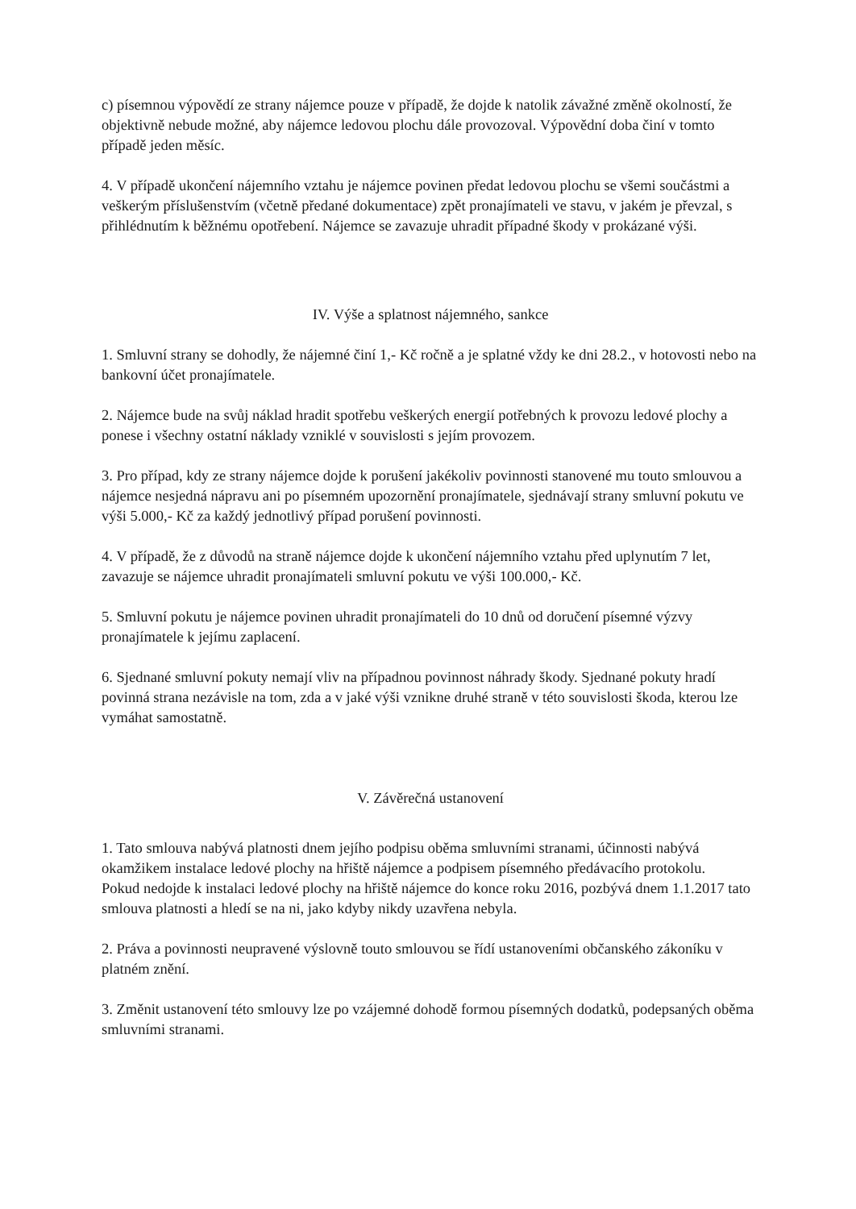c) písemnou výpovědí ze strany nájemce pouze v případě, že dojde k natolik závažné změně okolností, že objektivně nebude možné, aby nájemce ledovou plochu dále provozoval. Výpovědní doba činí v tomto případě jeden měsíc.
4. V případě ukončení nájemního vztahu je nájemce povinen předat ledovou plochu se všemi součástmi a veškerým příslušenstvím (včetně předané dokumentace) zpět pronajímateli ve stavu, v jakém je převzal, s přihlédnutím k běžnému opotřebení. Nájemce se zavazuje uhradit případné škody v prokázané výši.
IV. Výše a splatnost nájemného, sankce
1. Smluvní strany se dohodly, že nájemné činí 1,- Kč ročně a je splatné vždy ke dni 28.2., v hotovosti nebo na bankovní účet pronajímatele.
2. Nájemce bude na svůj náklad hradit spotřebu veškerých energií potřebných k provozu ledové plochy a ponese i všechny ostatní náklady vzniklé v souvislosti s jejím provozem.
3. Pro případ, kdy ze strany nájemce dojde k porušení jakékoliv povinnosti stanovené mu touto smlouvou a nájemce nesjedná nápravu ani po písemném upozornění pronajímatele, sjednávají strany smluvní pokutu ve výši 5.000,- Kč za každý jednotlivý případ porušení povinnosti.
4. V případě, že z důvodů na straně nájemce dojde k ukončení nájemního vztahu před uplynutím 7 let, zavazuje se nájemce uhradit pronajímateli smluvní pokutu ve výši 100.000,- Kč.
5. Smluvní pokutu je nájemce povinen uhradit pronajímateli do 10 dnů od doručení písemné výzvy pronajímatele k jejímu zaplacení.
6. Sjednané smluvní pokuty nemají vliv na případnou povinnost náhrady škody. Sjednané pokuty hradí povinná strana nezávisle na tom, zda a v jaké výši vznikne druhé straně v této souvislosti škoda, kterou lze vymáhat samostatně.
V. Závěrečná ustanovení
1. Tato smlouva nabývá platnosti dnem jejího podpisu oběma smluvními stranami, účinnosti nabývá okamžikem instalace ledové plochy na hřiště nájemce a podpisem písemného předávacího protokolu.
Pokud nedojde k instalaci ledové plochy na hřiště nájemce do konce roku 2016, pozbývá dnem 1.1.2017 tato smlouva platnosti a hledí se na ni, jako kdyby nikdy uzavřena nebyla.
2. Práva a povinnosti neupravené výslovně touto smlouvou se řídí ustanoveními občanského zákoníku v platném znění.
3. Změnit ustanovení této smlouvy lze po vzájemné dohodě formou písemných dodatků, podepsaných oběma smluvními stranami.